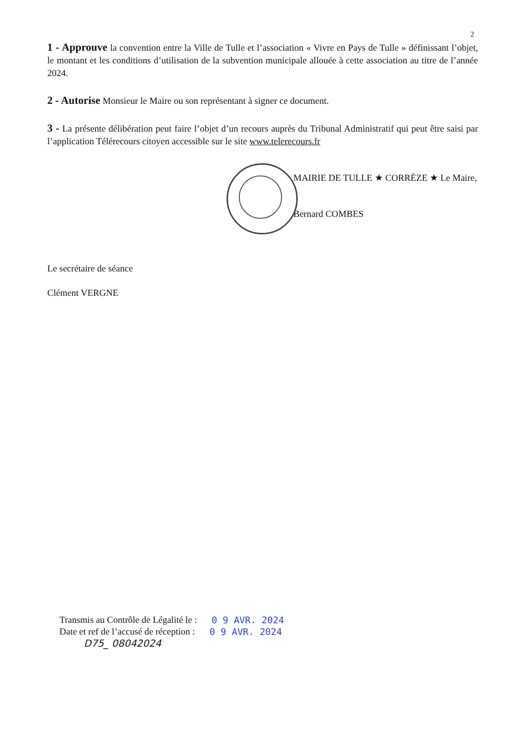2
1 - Approuve la convention entre la Ville de Tulle et l’association « Vivre en Pays de Tulle » définissant l’objet, le montant et les conditions d’utilisation de la subvention municipale allouée à cette association au titre de l’année 2024.
2 - Autorise Monsieur le Maire ou son représentant à signer ce document.
3 - La présente délibération peut faire l’objet d’un recours auprès du Tribunal Administratif qui peut être saisi par l’application Télérecours citoyen accessible sur le site www.telerecours.fr
MAIRIE DE TULLE ★ CORRÈZE ★ Le Maire,
Bernard COMBES
Le secrétaire de séance
Clément VERGNE
Transmis au Contrôle de Légalité le : 0 9 AVR. 2024
Date et ref de l’accusé de réception : 0 9 AVR. 2024
D75_ 08042024